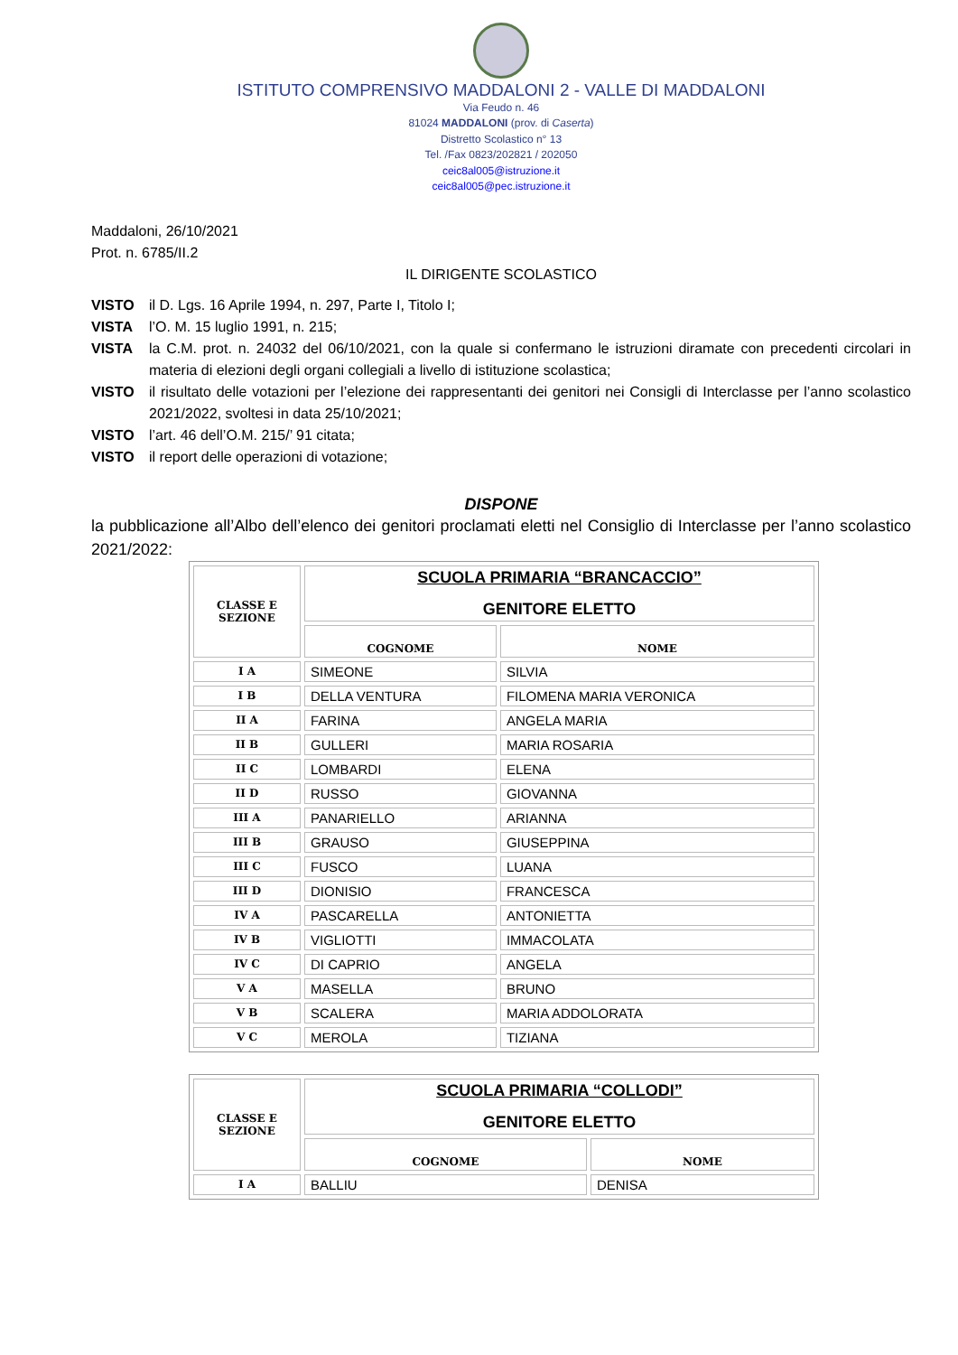ISTITUTO COMPRENSIVO MADDALONI 2 - VALLE DI MADDALONI
Via Feudo n. 46
81024 MADDALONI (prov. di Caserta)
Distretto Scolastico n° 13
Tel. /Fax 0823/202821 / 202050
ceic8al005@istruzione.it
ceic8al005@pec.istruzione.it
Maddaloni, 26/10/2021
Prot. n. 6785/II.2
IL DIRIGENTE SCOLASTICO
VISTO il D. Lgs. 16 Aprile 1994, n. 297, Parte I, Titolo I;
VISTA l’O. M. 15 luglio 1991, n. 215;
VISTA la C.M. prot. n. 24032 del 06/10/2021, con la quale si confermano le istruzioni diramate con precedenti circolari in materia di elezioni degli organi collegiali a livello di istituzione scolastica;
VISTO il risultato delle votazioni per l’elezione dei rappresentanti dei genitori nei Consigli di Interclasse per l’anno scolastico 2021/2022, svoltesi in data 25/10/2021;
VISTO l’art. 46 dell’O.M. 215/’ 91 citata;
VISTO il report delle operazioni di votazione;
DISPONE
la pubblicazione all’Albo dell’elenco dei genitori proclamati eletti nel Consiglio di Interclasse per l’anno scolastico 2021/2022:
| CLASSE E SEZIONE | SCUOLA PRIMARIA “BRANCACCIO” GENITORE ELETTO | |
| --- | --- | --- |
| | COGNOME | NOME |
| I A | SIMEONE | SILVIA |
| I B | DELLA VENTURA | FILOMENA MARIA VERONICA |
| II A | FARINA | ANGELA MARIA |
| II B | GULLERI | MARIA ROSARIA |
| II C | LOMBARDI | ELENA |
| II D | RUSSO | GIOVANNA |
| III A | PANARIELLO | ARIANNA |
| III B | GRAUSO | GIUSEPPINA |
| III C | FUSCO | LUANA |
| III D | DIONISIO | FRANCESCA |
| IV A | PASCARELLA | ANTONIETTA |
| IV B | VIGLIOTTI | IMMACOLATA |
| IV C | DI CAPRIO | ANGELA |
| V A | MASELLA | BRUNO |
| V B | SCALERA | MARIA ADDOLORATA |
| V C | MEROLA | TIZIANA |
| CLASSE E SEZIONE | SCUOLA PRIMARIA “COLLODI” GENITORE ELETTO | |
| --- | --- | --- |
| | COGNOME | NOME |
| I A | BALLIU | DENISA |